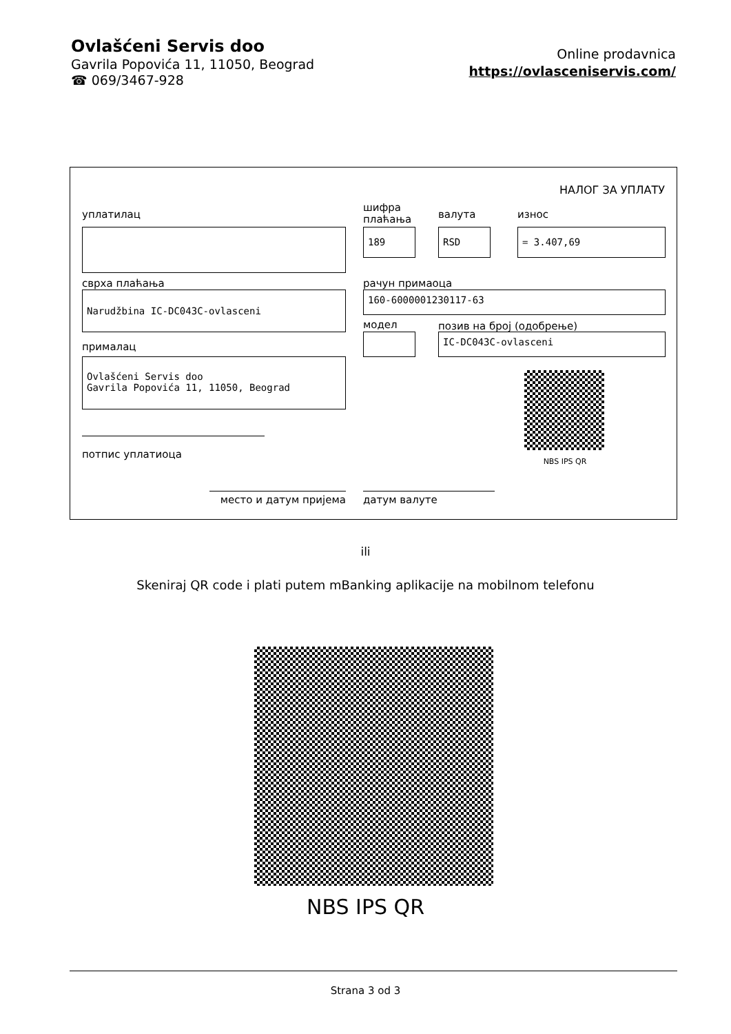Ovlašćeni Servis doo
Gavrila Popovića 11, 11050, Beograd
☎ 069/3467-928
Online prodavnica
https://ovlasceniservis.com/
НАЛОГ ЗА УПЛАТУ
уплатилац
шифра
плаћања
валута износ
189 RSD = 3.407,69
сврха плаћања рачун примаоца
Narudžbina IC-DC043C-ovlasceni 160-6000001230117-63
модел позив на број (одобрење)
IC-DC043C-ovlasceni
прималац
Ovlašćeni Servis doo
Gavrila Popovića 11, 11050, Beograd
NBS IPS QR
потпис уплатиоца
место и датум пријема датум валуте
ili
Skeniraj QR code i plati putem mBanking aplikacije na mobilnom telefonu
NBS IPS QR
Strana 3 od 3